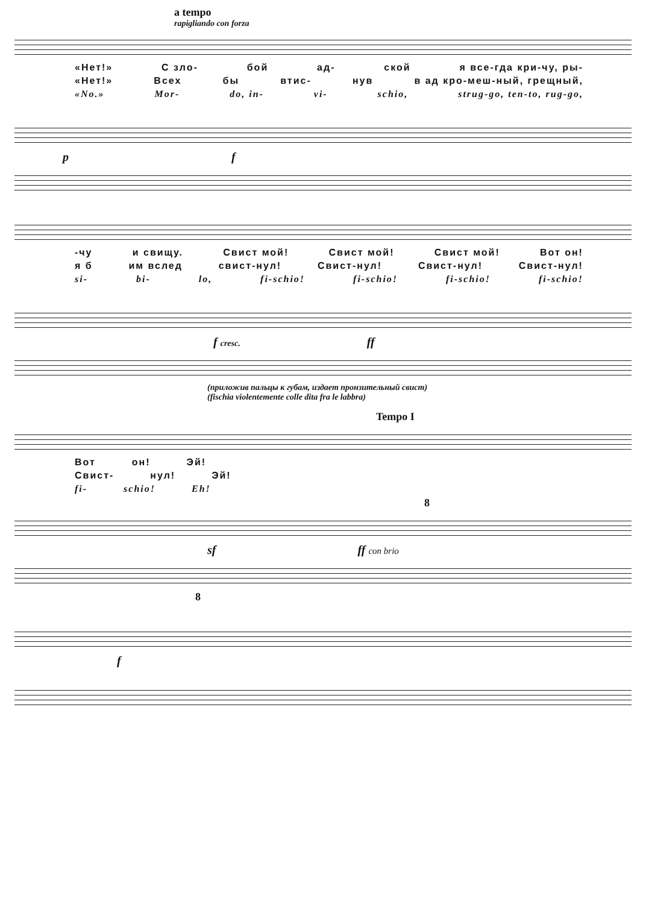a tempo
rapigliando con forza
«Нет!» С зло- бой ад- ской я все-гда кри-чу, ры-
«Нет!» Всех бы втис- нув в ад кро-меш-ный, грещный,
«No.» Mor- do, in- vi- schio, strug-go, ten-to, rug-go,
p f
-чу и свищу. Свист мой! Свист мой! Свист мой! Вот он!
я б им вслед свист-нул! Свист-нул! Свист-нул! Свист-нул!
si- bi- lo, fi-schio! fi-schio! fi-schio! fi-schio!
f cresc. ff
(приложив пальцы к губам, издает пронзительный свист)
(fischia violentemente colle dita fra le labbra)
Tempo I
Вот он! Эй!
Свист- нул! Эй!
fi- schio! Eh!
8
sf ff con brio
8
f